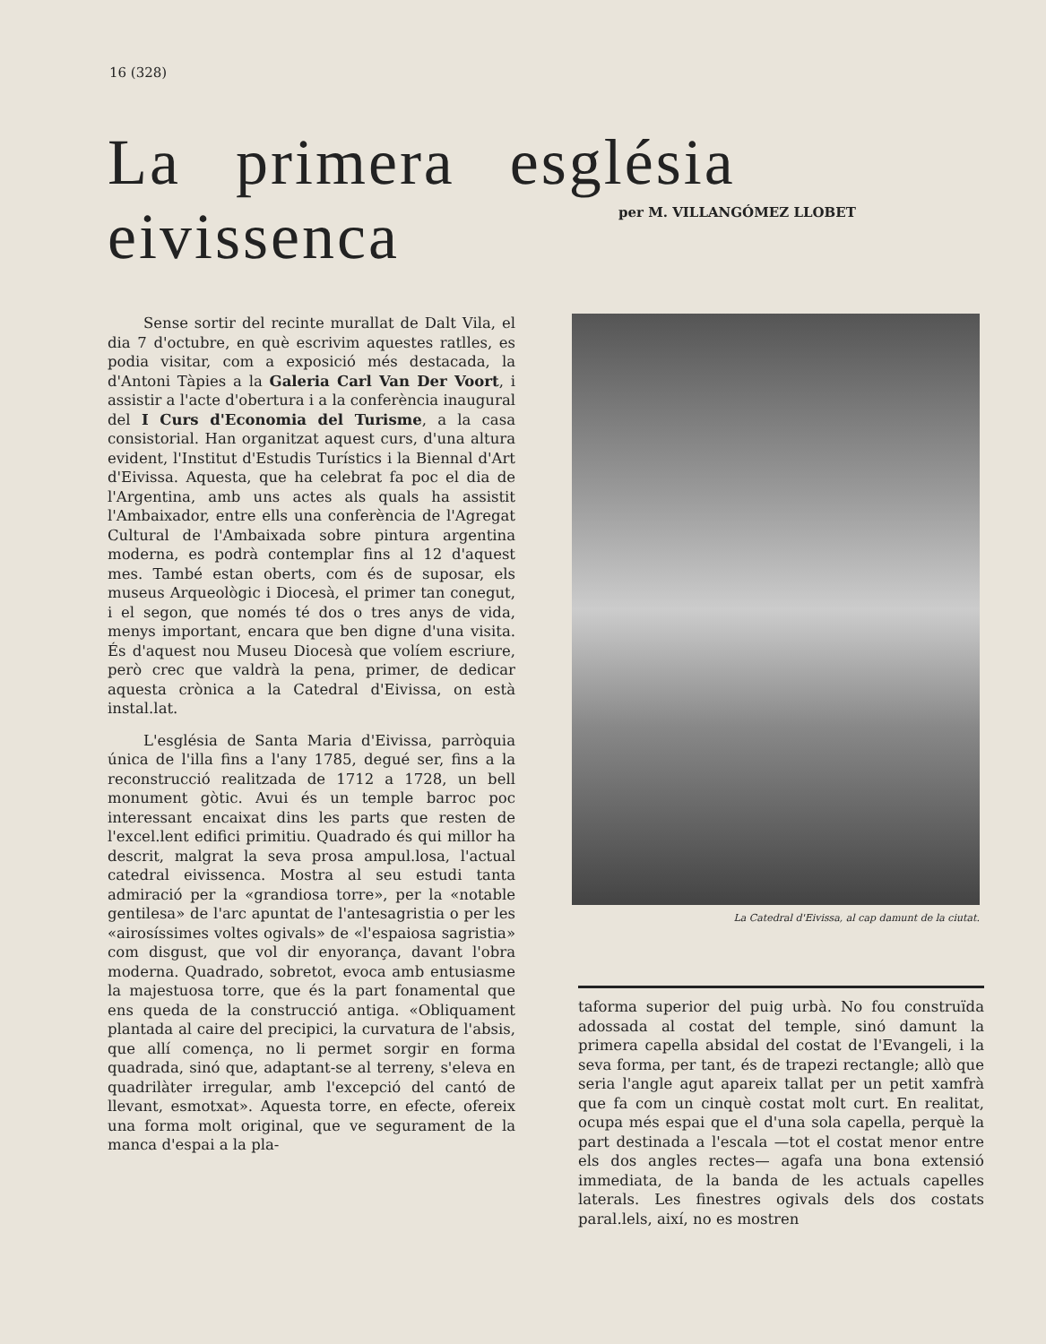16 (328)
La primera església eivissenca
per M. VILLANGÓMEZ LLOBET
Sense sortir del recinte murallat de Dalt Vila, el dia 7 d'octubre, en què escrivim aquestes ratlles, es podia visitar, com a exposició més destacada, la d'Antoni Tàpies a la Galeria Carl Van Der Voort, i assistir a l'acte d'obertura i a la conferència inaugural del I Curs d'Economia del Turisme, a la casa consistorial. Han organitzat aquest curs, d'una altura evident, l'Institut d'Estudis Turístics i la Biennal d'Art d'Eivissa. Aquesta, que ha celebrat fa poc el dia de l'Argentina, amb uns actes als quals ha assistit l'Ambaixador, entre ells una conferència de l'Agregat Cultural de l'Ambaixada sobre pintura argentina moderna, es podrà contemplar fins al 12 d'aquest mes. També estan oberts, com és de suposar, els museus Arqueològic i Diocesà, el primer tan conegut, i el segon, que només té dos o tres anys de vida, menys important, encara que ben digne d'una visita. És d'aquest nou Museu Diocesà que volíem escriure, però crec que valdrà la pena, primer, de dedicar aquesta crònica a la Catedral d'Eivissa, on està instal.lat.
L'església de Santa Maria d'Eivissa, parròquia única de l'illa fins a l'any 1785, degué ser, fins a la reconstrucció realitzada de 1712 a 1728, un bell monument gòtic. Avui és un temple barroc poc interessant encaixat dins les parts que resten de l'excel.lent edifici primitiu. Quadrado és qui millor ha descrit, malgrat la seva prosa ampul.losa, l'actual catedral eivissenca. Mostra al seu estudi tanta admiració per la «grandiosa torre», per la «notable gentilesa» de l'arc apuntat de l'antesagristia o per les «airosíssimes voltes ogivals» de «l'espaiosa sagristia» com disgust, que vol dir enyorança, davant l'obra moderna. Quadrado, sobretot, evoca amb entusiasme la majestuosa torre, que és la part fonamental que ens queda de la construcció antiga. «Obliquament plantada al caire del precipici, la curvatura de l'absis, que allí comença, no li permet sorgir en forma quadrada, sinó que, adaptant-se al terreny, s'eleva en quadrilàter irregular, amb l'excepció del cantó de llevant, esmotxat». Aquesta torre, en efecte, ofereix una forma molt original, que ve segurament de la manca d'espai a la pla-
La Catedral d'Eivissa, al cap damunt de la ciutat.
taforma superior del puig urbà. No fou construïda adossada al costat del temple, sinó damunt la primera capella absidal del costat de l'Evangeli, i la seva forma, per tant, és de trapezi rectangle; allò que seria l'angle agut apareix tallat per un petit xamfrà que fa com un cinquè costat molt curt. En realitat, ocupa més espai que el d'una sola capella, perquè la part destinada a l'escala —tot el costat menor entre els dos angles rectes— agafa una bona extensió immediata, de la banda de les actuals capelles laterals. Les finestres ogivals dels dos costats paral.lels, així, no es mostren